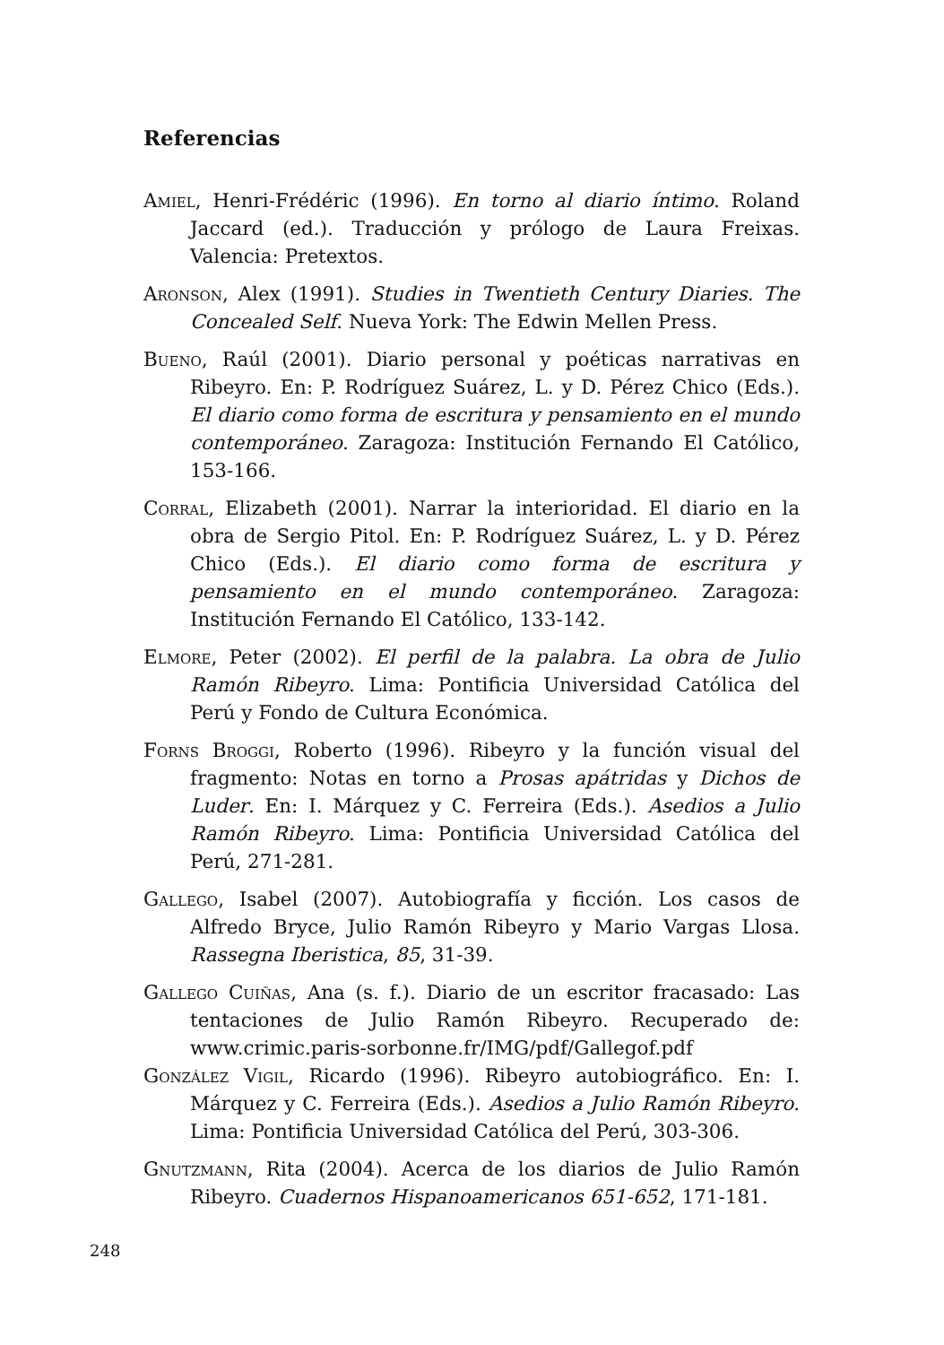Referencias
Amiel, Henri-Frédéric (1996). En torno al diario íntimo. Roland Jaccard (ed.). Traducción y prólogo de Laura Freixas. Valencia: Pretextos.
Aronson, Alex (1991). Studies in Twentieth Century Diaries. The Concealed Self. Nueva York: The Edwin Mellen Press.
Bueno, Raúl (2001). Diario personal y poéticas narrativas en Ribeyro. En: P. Rodríguez Suárez, L. y D. Pérez Chico (Eds.). El diario como forma de escritura y pensamiento en el mundo contemporáneo. Zaragoza: Institución Fernando El Católico, 153-166.
Corral, Elizabeth (2001). Narrar la interioridad. El diario en la obra de Sergio Pitol. En: P. Rodríguez Suárez, L. y D. Pérez Chico (Eds.). El diario como forma de escritura y pensamiento en el mundo contemporáneo. Zaragoza: Institución Fernando El Católico, 133-142.
Elmore, Peter (2002). El perfil de la palabra. La obra de Julio Ramón Ribeyro. Lima: Pontificia Universidad Católica del Perú y Fondo de Cultura Económica.
Forns Broggi, Roberto (1996). Ribeyro y la función visual del fragmento: Notas en torno a Prosas apátridas y Dichos de Luder. En: I. Márquez y C. Ferreira (Eds.). Asedios a Julio Ramón Ribeyro. Lima: Pontificia Universidad Católica del Perú, 271-281.
Gallego, Isabel (2007). Autobiografía y ficción. Los casos de Alfredo Bryce, Julio Ramón Ribeyro y Mario Vargas Llosa. Rassegna Iberistica, 85, 31-39.
Gallego Cuiñas, Ana (s. f.). Diario de un escritor fracasado: Las tentaciones de Julio Ramón Ribeyro. Recuperado de: www.crimic.paris-sorbonne.fr/IMG/pdf/Gallegof.pdf
González Vigil, Ricardo (1996). Ribeyro autobiográfico. En: I. Márquez y C. Ferreira (Eds.). Asedios a Julio Ramón Ribeyro. Lima: Pontificia Universidad Católica del Perú, 303-306.
Gnutzmann, Rita (2004). Acerca de los diarios de Julio Ramón Ribeyro. Cuadernos Hispanoamericanos 651-652, 171-181.
248